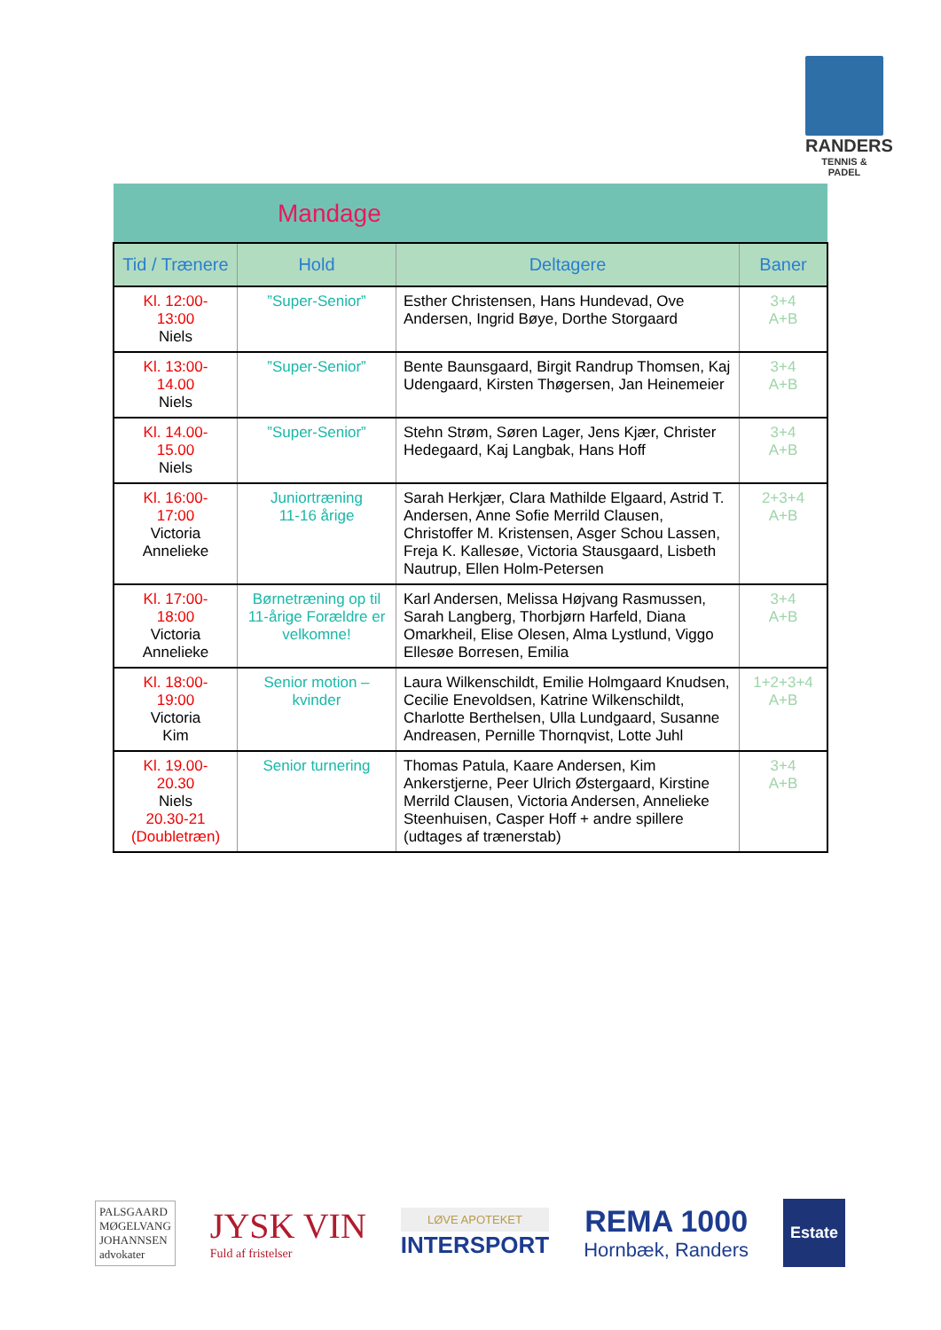RANDERS
TENNIS & PADEL
| Mandage | | | |
| --- | --- | --- | --- |
| Tid / Trænere | Hold | Deltagere | Baner |
| Kl. 12:00- 13:00 Niels | ”Super-Senior” | Esther Christensen, Hans Hundevad, Ove Andersen, Ingrid Bøye, Dorthe Storgaard | 3+4 A+B |
| Kl. 13:00- 14.00 Niels | ”Super-Senior” | Bente Baunsgaard, Birgit Randrup Thomsen, Kaj Udengaard, Kirsten Thøgersen, Jan Heinemeier | 3+4 A+B |
| Kl. 14.00- 15.00 Niels | ”Super-Senior” | Stehn Strøm, Søren Lager, Jens Kjær, Christer Hedegaard, Kaj Langbak, Hans Hoff | 3+4 A+B |
| Kl. 16:00- 17:00 Victoria Annelieke | Juniortræning 11-16 årige | Sarah Herkjær, Clara Mathilde Elgaard, Astrid T. Andersen, Anne Sofie Merrild Clausen, Christoffer M. Kristensen, Asger Schou Lassen, Freja K. Kallesøe, Victoria Stausgaard, Lisbeth Nautrup, Ellen Holm-Petersen | 2+3+4 A+B |
| Kl. 17:00- 18:00 Victoria Annelieke | Børnetræning op til 11-årige Forældre er velkomne! | Karl Andersen, Melissa Højvang Rasmussen, Sarah Langberg, Thorbjørn Harfeld, Diana Omarkheil, Elise Olesen, Alma Lystlund, Viggo Ellesøe Borresen, Emilia | 3+4 A+B |
| Kl. 18:00- 19:00 Victoria Kim | Senior motion – kvinder | Laura Wilkenschildt, Emilie Holmgaard Knudsen, Cecilie Enevoldsen, Katrine Wilkenschildt, Charlotte Berthelsen, Ulla Lundgaard, Susanne Andreasen, Pernille Thornqvist, Lotte Juhl | 1+2+3+4 A+B |
| Kl. 19.00- 20.30 Niels 20.30-21 (Doubletræn) | Senior turnering | Thomas Patula, Kaare Andersen, Kim Ankerstjerne, Peer Ulrich Østergaard, Kirstine Merrild Clausen, Victoria Andersen, Annelieke Steenhuisen, Casper Hoff + andre spillere (udtages af trænerstab) | 3+4 A+B |
PALSGAARD
MØGELVANG
JOHANNSEN
advokater
JYSK VIN
Fuld af fristelser
LØVE APOTEKET
INTERSPORT
REMA 1000
Hornbæk, Randers
Estate